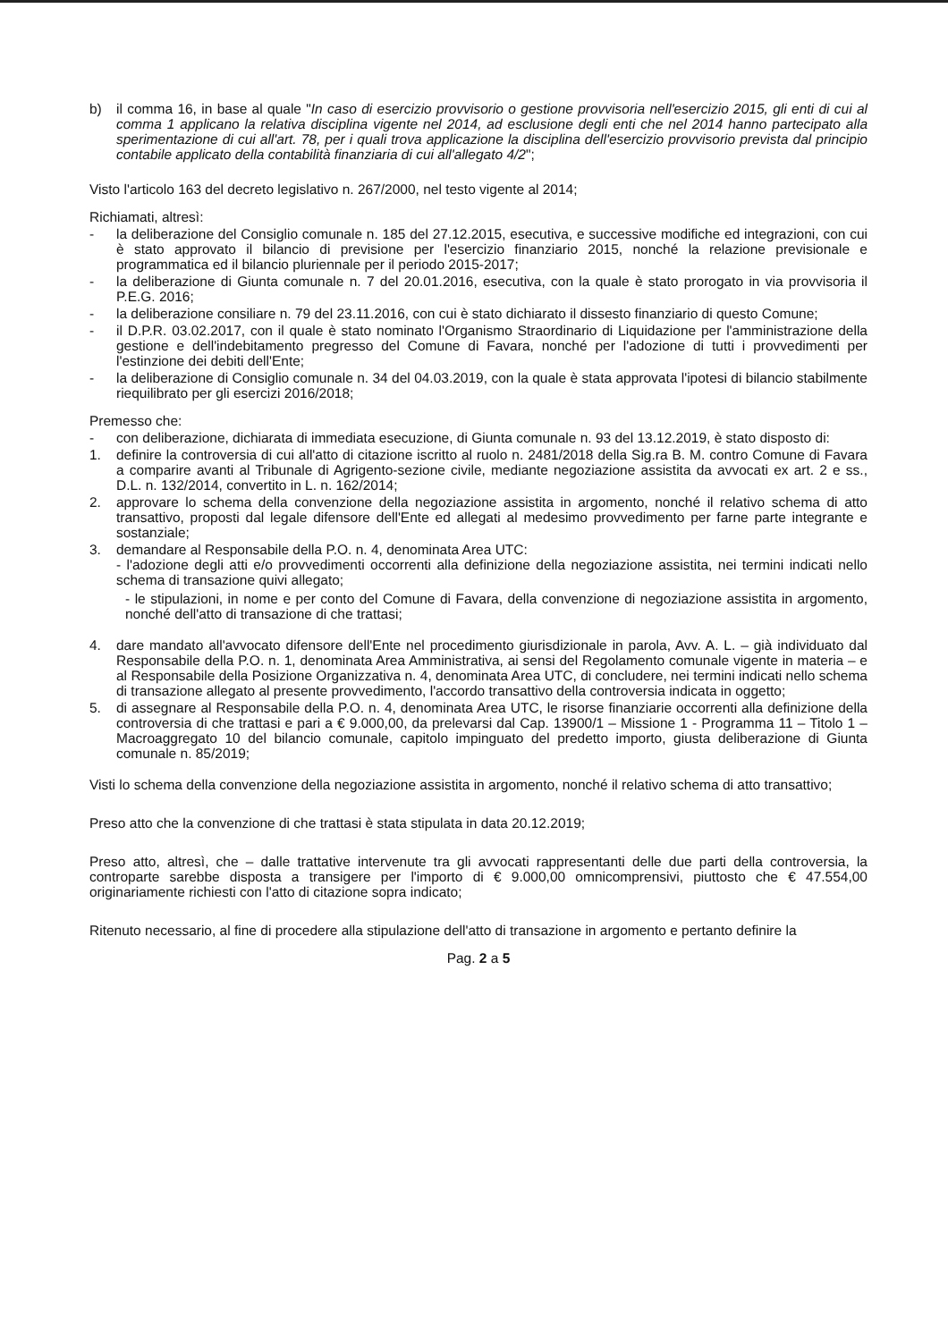b) il comma 16, in base al quale "In caso di esercizio provvisorio o gestione provvisoria nell'esercizio 2015, gli enti di cui al comma 1 applicano la relativa disciplina vigente nel 2014, ad esclusione degli enti che nel 2014 hanno partecipato alla sperimentazione di cui all'art. 78, per i quali trova applicazione la disciplina dell'esercizio provvisorio prevista dal principio contabile applicato della contabilità finanziaria di cui all'allegato 4/2";
Visto l'articolo 163 del decreto legislativo n. 267/2000, nel testo vigente al 2014;
Richiamati, altresì:
- la deliberazione del Consiglio comunale n. 185 del 27.12.2015, esecutiva, e successive modifiche ed integrazioni, con cui è stato approvato il bilancio di previsione per l'esercizio finanziario 2015, nonché la relazione previsionale e programmatica ed il bilancio pluriennale per il periodo 2015-2017;
- la deliberazione di Giunta comunale n. 7 del 20.01.2016, esecutiva, con la quale è stato prorogato in via provvisoria il P.E.G. 2016;
- la deliberazione consiliare n. 79 del 23.11.2016, con cui è stato dichiarato il dissesto finanziario di questo Comune;
- il D.P.R. 03.02.2017, con il quale è stato nominato l'Organismo Straordinario di Liquidazione per l'amministrazione della gestione e dell'indebitamento pregresso del Comune di Favara, nonché per l'adozione di tutti i provvedimenti per l'estinzione dei debiti dell'Ente;
- la deliberazione di Consiglio comunale n. 34 del 04.03.2019, con la quale è stata approvata l'ipotesi di bilancio stabilmente riequilibrato per gli esercizi 2016/2018;
Premesso che:
- con deliberazione, dichiarata di immediata esecuzione, di Giunta comunale n. 93 del 13.12.2019, è stato disposto di:
1. definire la controversia di cui all'atto di citazione iscritto al ruolo n. 2481/2018 della Sig.ra B. M. contro Comune di Favara a comparire avanti al Tribunale di Agrigento-sezione civile, mediante negoziazione assistita da avvocati ex art. 2 e ss., D.L. n. 132/2014, convertito in L. n. 162/2014;
2. approvare lo schema della convenzione della negoziazione assistita in argomento, nonché il relativo schema di atto transattivo, proposti dal legale difensore dell'Ente ed allegati al medesimo provvedimento per farne parte integrante e sostanziale;
3. demandare al Responsabile della P.O. n. 4, denominata Area UTC:
- l'adozione degli atti e/o provvedimenti occorrenti alla definizione della negoziazione assistita, nei termini indicati nello schema di transazione quivi allegato;
- le stipulazioni, in nome e per conto del Comune di Favara, della convenzione di negoziazione assistita in argomento, nonché dell'atto di transazione di che trattasi;
4. dare mandato all'avvocato difensore dell'Ente nel procedimento giurisdizionale in parola, Avv. A. L. – già individuato dal Responsabile della P.O. n. 1, denominata Area Amministrativa, ai sensi del Regolamento comunale vigente in materia – e al Responsabile della Posizione Organizzativa n. 4, denominata Area UTC, di concludere, nei termini indicati nello schema di transazione allegato al presente provvedimento, l'accordo transattivo della controversia indicata in oggetto;
5. di assegnare al Responsabile della P.O. n. 4, denominata Area UTC, le risorse finanziarie occorrenti alla definizione della controversia di che trattasi e pari a € 9.000,00, da prelevarsi dal Cap. 13900/1 – Missione 1 - Programma 11 – Titolo 1 – Macroaggregato 10 del bilancio comunale, capitolo impinguato del predetto importo, giusta deliberazione di Giunta comunale n. 85/2019;
Visti lo schema della convenzione della negoziazione assistita in argomento, nonché il relativo schema di atto transattivo;
Preso atto che la convenzione di che trattasi è stata stipulata in data 20.12.2019;
Preso atto, altresì, che – dalle trattative intervenute tra gli avvocati rappresentanti delle due parti della controversia, la controparte sarebbe disposta a transigere per l'importo di € 9.000,00 omnicomprensivi, piuttosto che € 47.554,00 originariamente richiesti con l'atto di citazione sopra indicato;
Ritenuto necessario, al fine di procedere alla stipulazione dell'atto di transazione in argomento e pertanto definire la
Pag. 2 a 5